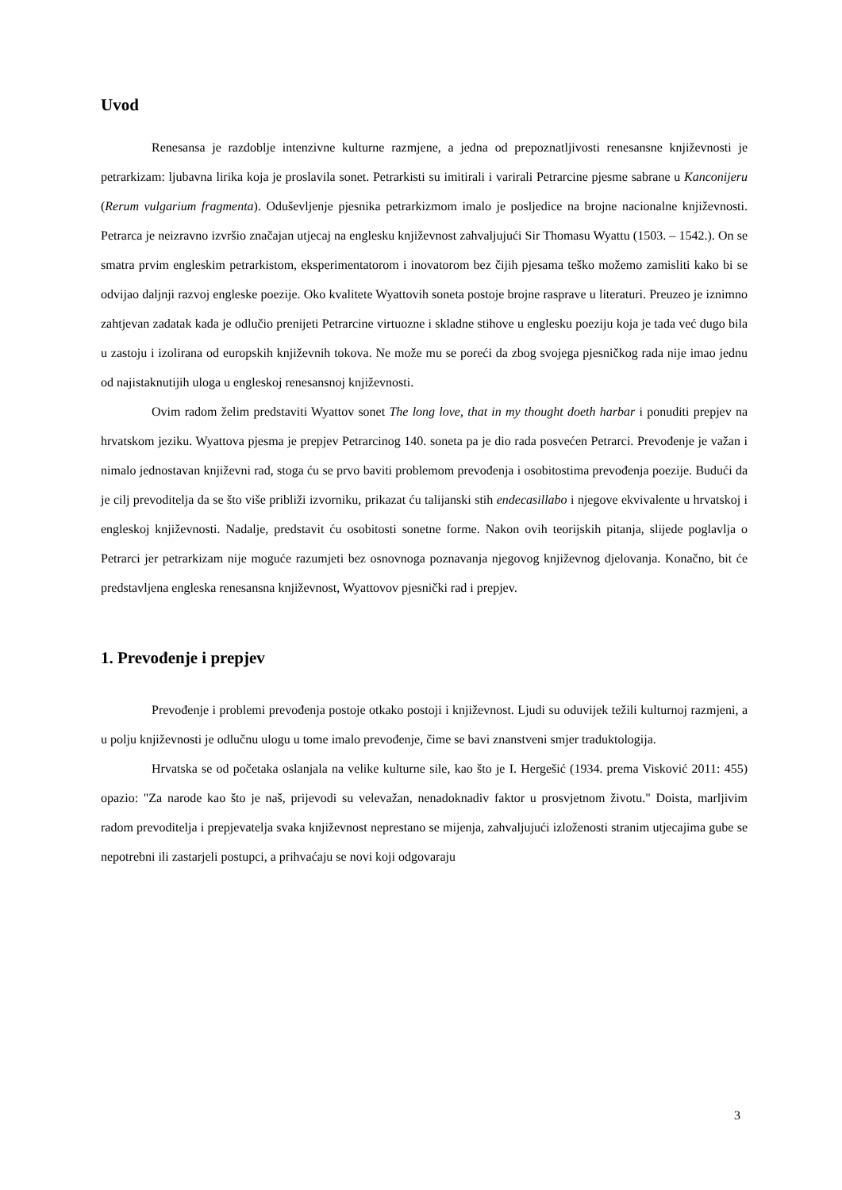Uvod
Renesansa je razdoblje intenzivne kulturne razmjene, a jedna od prepoznatljivosti renesansne književnosti je petrarkizam: ljubavna lirika koja je proslavila sonet. Petrarkisti su imitirali i varirali Petrarcine pjesme sabrane u Kanconijeru (Rerum vulgarium fragmenta). Oduševljenje pjesnika petrarkizmom imalo je posljedice na brojne nacionalne književnosti. Petrarca je neizravno izvršio značajan utjecaj na englesku književnost zahvaljujući Sir Thomasu Wyattu (1503. – 1542.). On se smatra prvim engleskim petrarkistom, eksperimentatorom i inovatorom bez čijih pjesama teško možemo zamisliti kako bi se odvijao daljnji razvoj engleske poezije. Oko kvalitete Wyattovih soneta postoje brojne rasprave u literaturi. Preuzeo je iznimno zahtjevan zadatak kada je odlučio prenijeti Petrarcine virtuozne i skladne stihove u englesku poeziju koja je tada već dugo bila u zastoju i izolirana od europskih književnih tokova. Ne može mu se poreći da zbog svojega pjesničkog rada nije imao jednu od najistaknutijih uloga u engleskoj renesansnoj književnosti.
Ovim radom želim predstaviti Wyattov sonet The long love, that in my thought doeth harbar i ponuditi prepjev na hrvatskom jeziku. Wyattova pjesma je prepjev Petrarcinog 140. soneta pa je dio rada posvećen Petrarci. Prevođenje je važan i nimalo jednostavan književni rad, stoga ću se prvo baviti problemom prevođenja i osobitostima prevođenja poezije. Budući da je cilj prevoditelja da se što više približi izvorniku, prikazat ću talijanski stih endecasillabo i njegove ekvivalente u hrvatskoj i engleskoj književnosti. Nadalje, predstavit ću osobitosti sonetne forme. Nakon ovih teorijskih pitanja, slijede poglavlja o Petrarci jer petrarkizam nije moguće razumjeti bez osnovnoga poznavanja njegovog književnog djelovanja. Konačno, bit će predstavljena engleska renesansna književnost, Wyattovov pjesnički rad i prepjev.
1. Prevođenje i prepjev
Prevođenje i problemi prevođenja postoje otkako postoji i književnost. Ljudi su oduvijek težili kulturnoj razmjeni, a u polju književnosti je odlučnu ulogu u tome imalo prevođenje, čime se bavi znanstveni smjer traduktologija.
Hrvatska se od početaka oslanjala na velike kulturne sile, kao što je I. Hergešić (1934. prema Visković 2011: 455) opazio: "Za narode kao što je naš, prijevodi su velevažan, nenadoknadiv faktor u prosvjetnom životu." Doista, marljivim radom prevoditelja i prepjevatelja svaka književnost neprestano se mijenja, zahvaljujući izloženosti stranim utjecajima gube se nepotrebni ili zastarjeli postupci, a prihvaćaju se novi koji odgovaraju
3